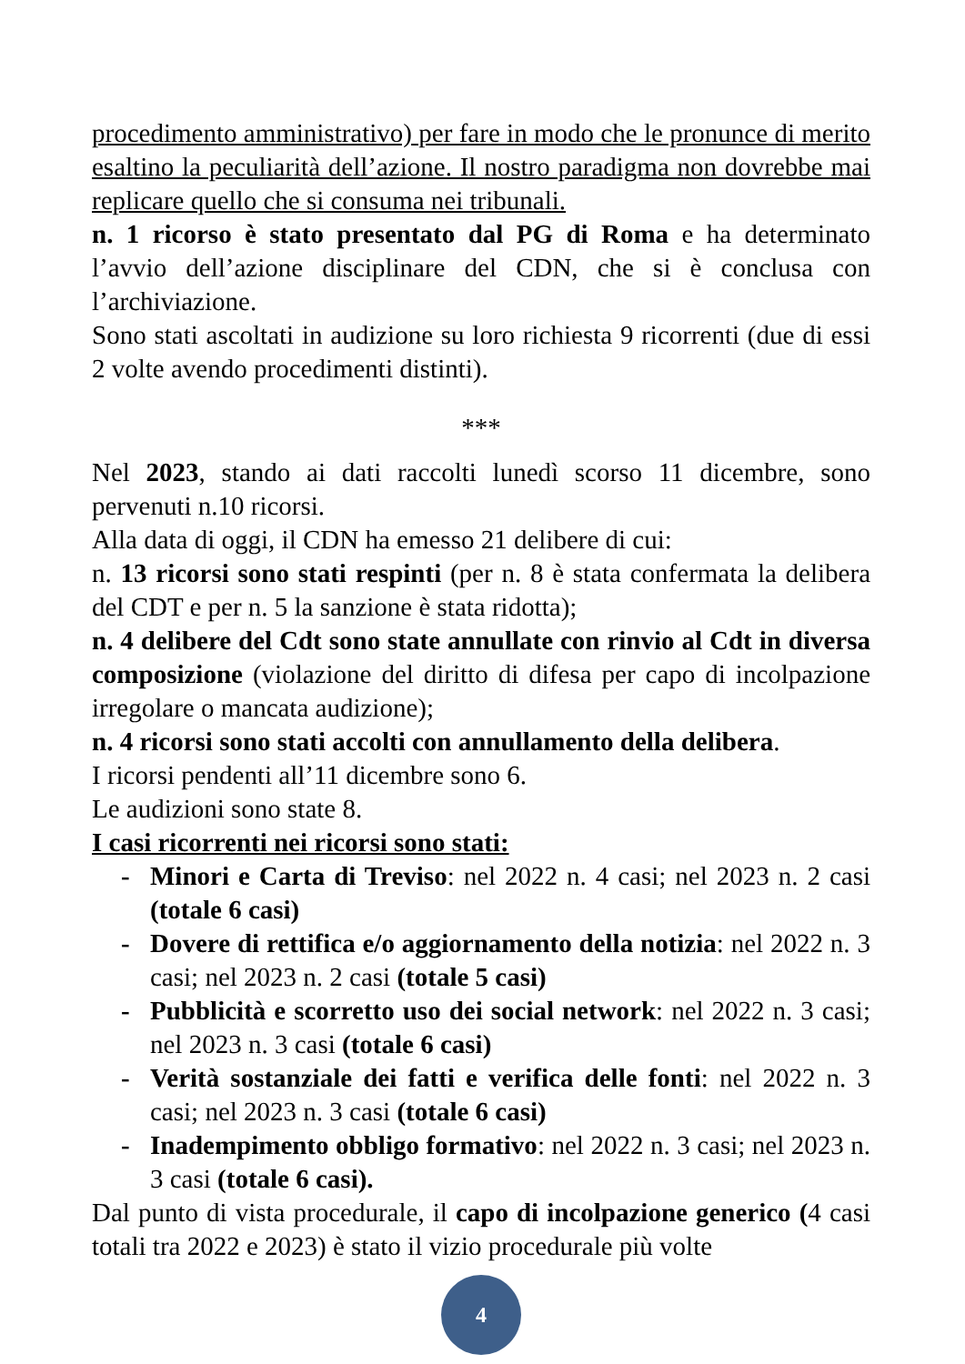procedimento amministrativo) per fare in modo che le pronunce di merito esaltino la peculiarità dell’azione. Il nostro paradigma non dovrebbe mai replicare quello che si consuma nei tribunali.
n. 1 ricorso è stato presentato dal PG di Roma e ha determinato l’avvio dell’azione disciplinare del CDN, che si è conclusa con l’archiviazione.
Sono stati ascoltati in audizione su loro richiesta 9 ricorrenti (due di essi 2 volte avendo procedimenti distinti).
***
Nel 2023, stando ai dati raccolti lunedì scorso 11 dicembre, sono pervenuti n.10 ricorsi.
Alla data di oggi, il CDN ha emesso 21 delibere di cui:
n. 13 ricorsi sono stati respinti (per n. 8 è stata confermata la delibera del CDT e per n. 5 la sanzione è stata ridotta);
n. 4 delibere del Cdt sono state annullate con rinvio al Cdt in diversa composizione (violazione del diritto di difesa per capo di incolpazione irregolare o mancata audizione);
n. 4 ricorsi sono stati accolti con annullamento della delibera.
I ricorsi pendenti all’11 dicembre sono 6.
Le audizioni sono state 8.
I casi ricorrenti nei ricorsi sono stati:
- Minori e Carta di Treviso: nel 2022 n. 4 casi; nel 2023 n. 2 casi (totale 6 casi)
- Dovere di rettifica e/o aggiornamento della notizia: nel 2022 n. 3 casi; nel 2023 n. 2 casi (totale 5 casi)
- Pubblicità e scorretto uso dei social network: nel 2022 n. 3 casi; nel 2023 n. 3 casi (totale 6 casi)
- Verità sostanziale dei fatti e verifica delle fonti: nel 2022 n. 3 casi; nel 2023 n. 3 casi (totale 6 casi)
- Inadempimento obbligo formativo: nel 2022 n. 3 casi; nel 2023 n. 3 casi (totale 6 casi).
Dal punto di vista procedurale, il capo di incolpazione generico (4 casi totali tra 2022 e 2023) è stato il vizio procedurale più volte
4